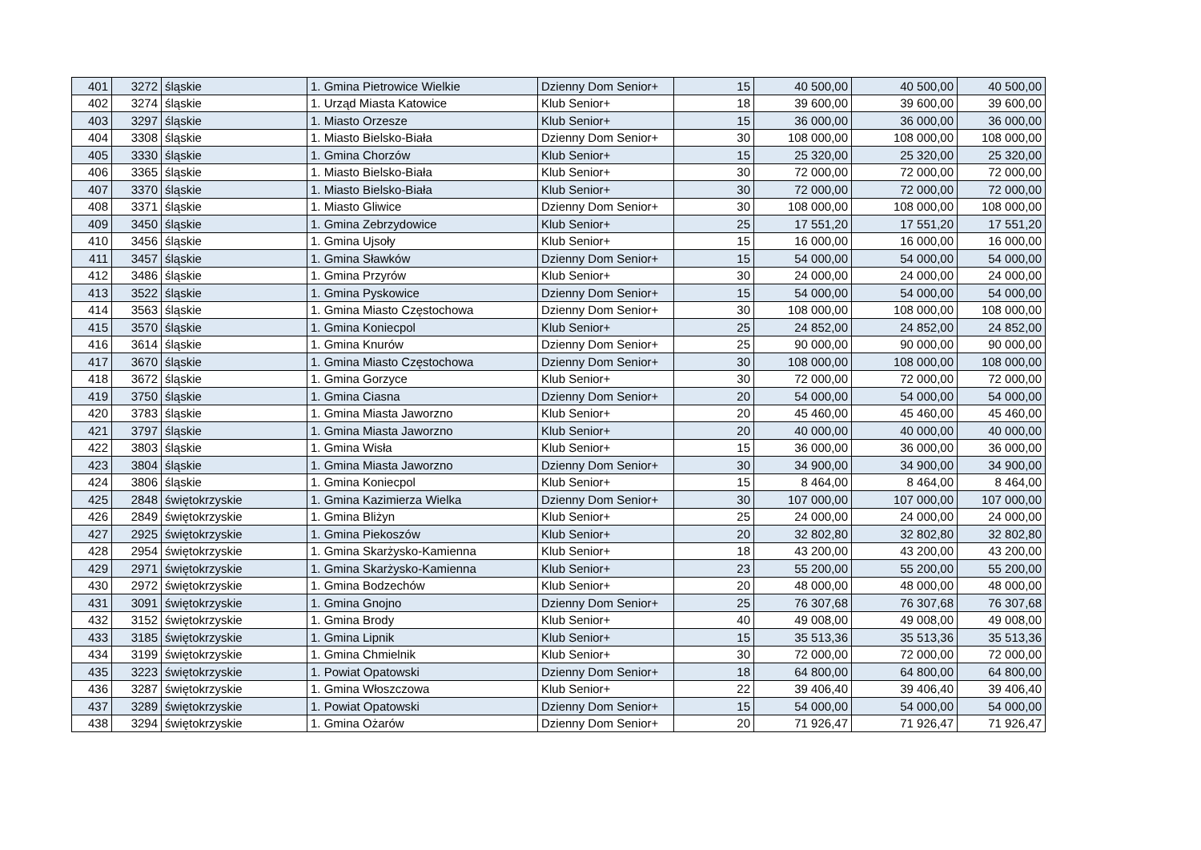| 401 | 3272 | śląskie | 1. Gmina Pietrowice Wielkie | Dzienny Dom Senior+ | 15 | 40 500,00 | 40 500,00 | 40 500,00 |
| 402 | 3274 | śląskie | 1. Urząd Miasta Katowice | Klub Senior+ | 18 | 39 600,00 | 39 600,00 | 39 600,00 |
| 403 | 3297 | śląskie | 1. Miasto Orzesze | Klub Senior+ | 15 | 36 000,00 | 36 000,00 | 36 000,00 |
| 404 | 3308 | śląskie | 1. Miasto Bielsko-Biała | Dzienny Dom Senior+ | 30 | 108 000,00 | 108 000,00 | 108 000,00 |
| 405 | 3330 | śląskie | 1. Gmina Chorzów | Klub Senior+ | 15 | 25 320,00 | 25 320,00 | 25 320,00 |
| 406 | 3365 | śląskie | 1. Miasto Bielsko-Biała | Klub Senior+ | 30 | 72 000,00 | 72 000,00 | 72 000,00 |
| 407 | 3370 | śląskie | 1. Miasto Bielsko-Biała | Klub Senior+ | 30 | 72 000,00 | 72 000,00 | 72 000,00 |
| 408 | 3371 | śląskie | 1. Miasto Gliwice | Dzienny Dom Senior+ | 30 | 108 000,00 | 108 000,00 | 108 000,00 |
| 409 | 3450 | śląskie | 1. Gmina Zebrzydowice | Klub Senior+ | 25 | 17 551,20 | 17 551,20 | 17 551,20 |
| 410 | 3456 | śląskie | 1. Gmina Ujsoły | Klub Senior+ | 15 | 16 000,00 | 16 000,00 | 16 000,00 |
| 411 | 3457 | śląskie | 1. Gmina Sławków | Dzienny Dom Senior+ | 15 | 54 000,00 | 54 000,00 | 54 000,00 |
| 412 | 3486 | śląskie | 1. Gmina Przyrów | Klub Senior+ | 30 | 24 000,00 | 24 000,00 | 24 000,00 |
| 413 | 3522 | śląskie | 1. Gmina Pyskowice | Dzienny Dom Senior+ | 15 | 54 000,00 | 54 000,00 | 54 000,00 |
| 414 | 3563 | śląskie | 1. Gmina Miasto Częstochowa | Dzienny Dom Senior+ | 30 | 108 000,00 | 108 000,00 | 108 000,00 |
| 415 | 3570 | śląskie | 1. Gmina Koniecpol | Klub Senior+ | 25 | 24 852,00 | 24 852,00 | 24 852,00 |
| 416 | 3614 | śląskie | 1. Gmina Knurów | Dzienny Dom Senior+ | 25 | 90 000,00 | 90 000,00 | 90 000,00 |
| 417 | 3670 | śląskie | 1. Gmina Miasto Częstochowa | Dzienny Dom Senior+ | 30 | 108 000,00 | 108 000,00 | 108 000,00 |
| 418 | 3672 | śląskie | 1. Gmina Gorzyce | Klub Senior+ | 30 | 72 000,00 | 72 000,00 | 72 000,00 |
| 419 | 3750 | śląskie | 1. Gmina Ciasna | Dzienny Dom Senior+ | 20 | 54 000,00 | 54 000,00 | 54 000,00 |
| 420 | 3783 | śląskie | 1. Gmina Miasta Jaworzno | Klub Senior+ | 20 | 45 460,00 | 45 460,00 | 45 460,00 |
| 421 | 3797 | śląskie | 1. Gmina Miasta Jaworzno | Klub Senior+ | 20 | 40 000,00 | 40 000,00 | 40 000,00 |
| 422 | 3803 | śląskie | 1. Gmina Wisła | Klub Senior+ | 15 | 36 000,00 | 36 000,00 | 36 000,00 |
| 423 | 3804 | śląskie | 1. Gmina Miasta Jaworzno | Dzienny Dom Senior+ | 30 | 34 900,00 | 34 900,00 | 34 900,00 |
| 424 | 3806 | śląskie | 1. Gmina Koniecpol | Klub Senior+ | 15 | 8 464,00 | 8 464,00 | 8 464,00 |
| 425 | 2848 | świętokrzyskie | 1. Gmina Kazimierza Wielka | Dzienny Dom Senior+ | 30 | 107 000,00 | 107 000,00 | 107 000,00 |
| 426 | 2849 | świętokrzyskie | 1. Gmina Bliżyn | Klub Senior+ | 25 | 24 000,00 | 24 000,00 | 24 000,00 |
| 427 | 2925 | świętokrzyskie | 1. Gmina Piekoszów | Klub Senior+ | 20 | 32 802,80 | 32 802,80 | 32 802,80 |
| 428 | 2954 | świętokrzyskie | 1. Gmina Skarżysko-Kamienna | Klub Senior+ | 18 | 43 200,00 | 43 200,00 | 43 200,00 |
| 429 | 2971 | świętokrzyskie | 1. Gmina Skarżysko-Kamienna | Klub Senior+ | 23 | 55 200,00 | 55 200,00 | 55 200,00 |
| 430 | 2972 | świętokrzyskie | 1. Gmina Bodzechów | Klub Senior+ | 20 | 48 000,00 | 48 000,00 | 48 000,00 |
| 431 | 3091 | świętokrzyskie | 1. Gmina Gnojno | Dzienny Dom Senior+ | 25 | 76 307,68 | 76 307,68 | 76 307,68 |
| 432 | 3152 | świętokrzyskie | 1. Gmina Brody | Klub Senior+ | 40 | 49 008,00 | 49 008,00 | 49 008,00 |
| 433 | 3185 | świętokrzyskie | 1. Gmina Lipnik | Klub Senior+ | 15 | 35 513,36 | 35 513,36 | 35 513,36 |
| 434 | 3199 | świętokrzyskie | 1. Gmina Chmielnik | Klub Senior+ | 30 | 72 000,00 | 72 000,00 | 72 000,00 |
| 435 | 3223 | świętokrzyskie | 1. Powiat Opatowski | Dzienny Dom Senior+ | 18 | 64 800,00 | 64 800,00 | 64 800,00 |
| 436 | 3287 | świętokrzyskie | 1. Gmina Włoszczowa | Klub Senior+ | 22 | 39 406,40 | 39 406,40 | 39 406,40 |
| 437 | 3289 | świętokrzyskie | 1. Powiat Opatowski | Dzienny Dom Senior+ | 15 | 54 000,00 | 54 000,00 | 54 000,00 |
| 438 | 3294 | świętokrzyskie | 1. Gmina Ożarów | Dzienny Dom Senior+ | 20 | 71 926,47 | 71 926,47 | 71 926,47 |